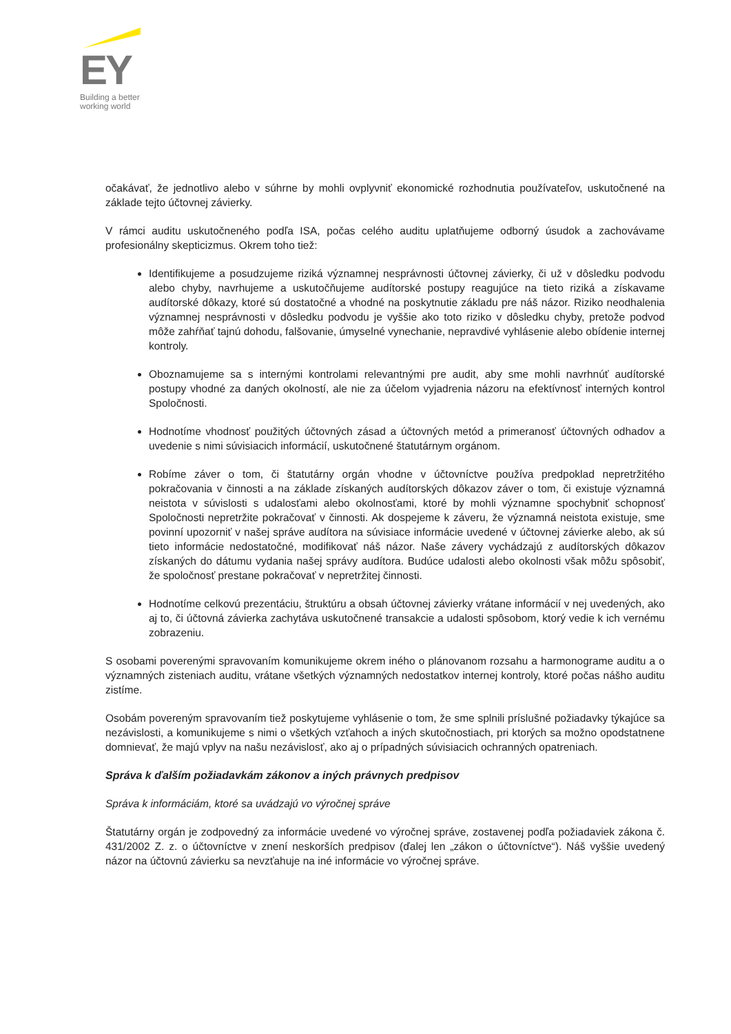EY
Building a better
working world
očakávať, že jednotlivo alebo v súhrne by mohli ovplyvniť ekonomické rozhodnutia používateľov, uskutočnené na základe tejto účtovnej závierky.
V rámci auditu uskutočneného podľa ISA, počas celého auditu uplatňujeme odborný úsudok a zachovávame profesionálny skepticizmus. Okrem toho tiež:
Identifikujeme a posudzujeme riziká významnej nesprávnosti účtovnej závierky, či už v dôsledku podvodu alebo chyby, navrhujeme a uskutočňujeme audítorské postupy reagujúce na tieto riziká a získavame audítorské dôkazy, ktoré sú dostatočné a vhodné na poskytnutie základu pre náš názor. Riziko neodhalenia významnej nesprávnosti v dôsledku podvodu je vyššie ako toto riziko v dôsledku chyby, pretože podvod môže zahŕňať tajnú dohodu, falšovanie, úmyselné vynechanie, nepravdivé vyhlásenie alebo obídenie internej kontroly.
Oboznamujeme sa s internými kontrolami relevantnými pre audit, aby sme mohli navrhnúť audítorské postupy vhodné za daných okolností, ale nie za účelom vyjadrenia názoru na efektívnosť interných kontrol Spoločnosti.
Hodnotíme vhodnosť použitých účtovných zásad a účtovných metód a primeranosť účtovných odhadov a uvedenie s nimi súvisiacich informácií, uskutočnené štatutárnym orgánom.
Robíme záver o tom, či štatutárny orgán vhodne v účtovníctve používa predpoklad nepretržitého pokračovania v činnosti a na základe získaných audítorských dôkazov záver o tom, či existuje významná neistota v súvislosti s udalosťami alebo okolnosťami, ktoré by mohli významne spochybniť schopnosť Spoločnosti nepretržite pokračovať v činnosti. Ak dospejeme k záveru, že významná neistota existuje, sme povinní upozorniť v našej správe audítora na súvisiace informácie uvedené v účtovnej závierke alebo, ak sú tieto informácie nedostatočné, modifikovať náš názor. Naše závery vychádzajú z audítorských dôkazov získaných do dátumu vydania našej správy audítora. Budúce udalosti alebo okolnosti však môžu spôsobiť, že spoločnosť prestane pokračovať v nepretržitej činnosti.
Hodnotíme celkovú prezentáciu, štruktúru a obsah účtovnej závierky vrátane informácií v nej uvedených, ako aj to, či účtovná závierka zachytáva uskutočnené transakcie a udalosti spôsobom, ktorý vedie k ich vernému zobrazeniu.
S osobami poverenými spravovaním komunikujeme okrem iného o plánovanom rozsahu a harmonograme auditu a o významných zisteniach auditu, vrátane všetkých významných nedostatkov internej kontroly, ktoré počas nášho auditu zistíme.
Osobám povereným spravovaním tiež poskytujeme vyhlásenie o tom, že sme splnili príslušné požiadavky týkajúce sa nezávislosti, a komunikujeme s nimi o všetkých vzťahoch a iných skutočnostiach, pri ktorých sa možno opodstatnene domnievať, že majú vplyv na našu nezávislosť, ako aj o prípadných súvisiacich ochranných opatreniach.
Správa k ďalším požiadavkám zákonov a iných právnych predpisov
Správa k informáciám, ktoré sa uvádzajú vo výročnej správe
Štatutárny orgán je zodpovedný za informácie uvedené vo výročnej správe, zostavenej podľa požiadaviek zákona č. 431/2002 Z. z. o účtovníctve v znení neskorších predpisov (ďalej len „zákon o účtovníctve“). Náš vyššie uvedený názor na účtovnú závierku sa nevzťahuje na iné informácie vo výročnej správe.